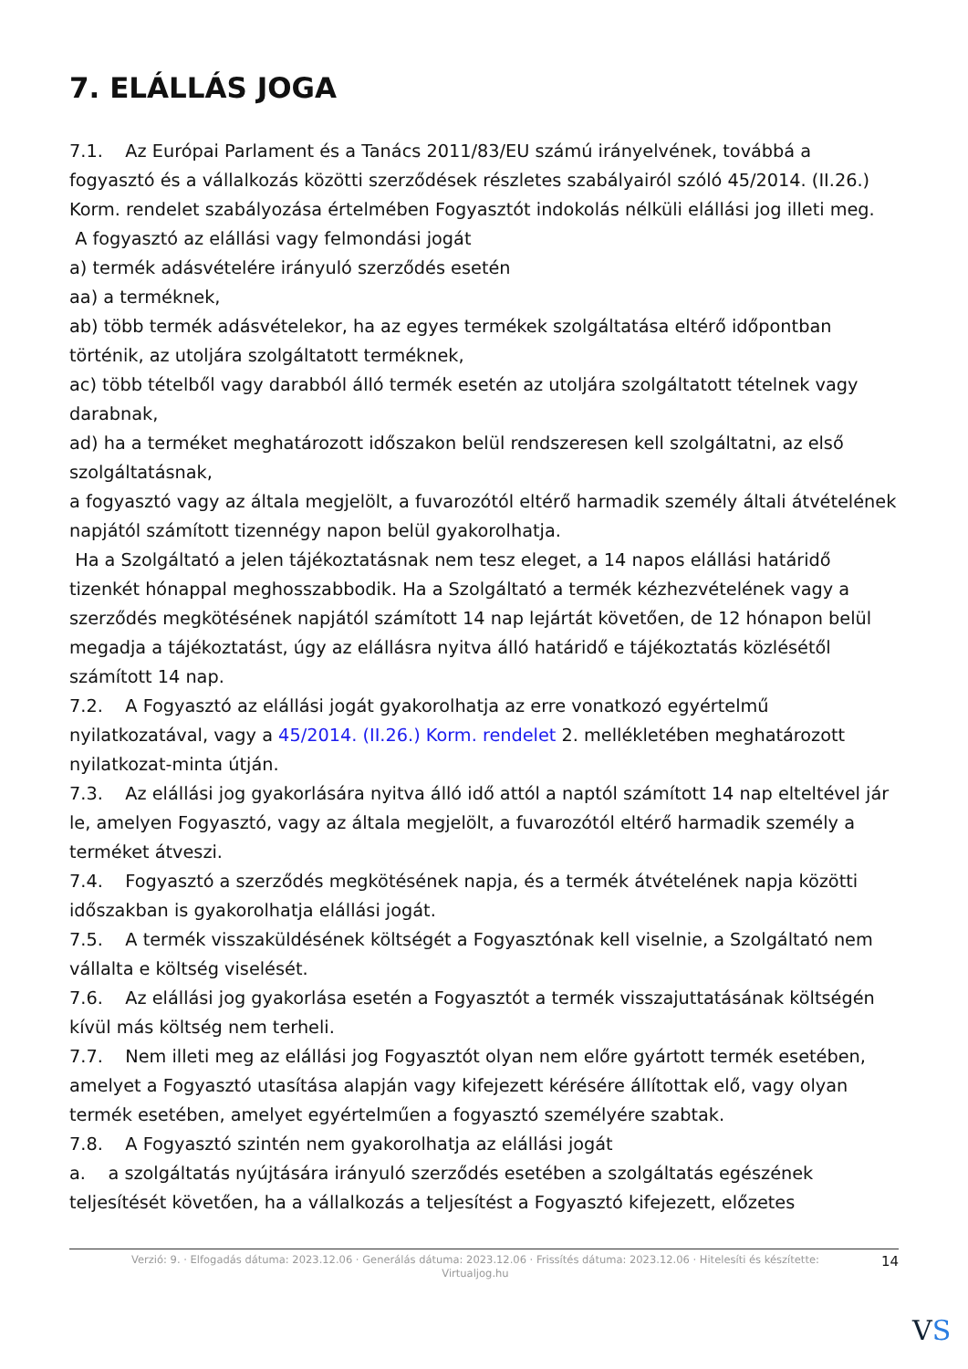7. ELÁLLÁS JOGA
7.1. Az Európai Parlament és a Tanács 2011/83/EU számú irányelvének, továbbá a fogyasztó és a vállalkozás közötti szerződések részletes szabályairól szóló 45/2014. (II.26.) Korm. rendelet szabályozása értelmében Fogyasztót indokolás nélküli elállási jog illeti meg.
A fogyasztó az elállási vagy felmondási jogát
a) termék adásvételére irányuló szerződés esetén
aa) a terméknek,
ab) több termék adásvételekor, ha az egyes termékek szolgáltatása eltérő időpontban történik, az utoljára szolgáltatott terméknek,
ac) több tételből vagy darabból álló termék esetén az utoljára szolgáltatott tételnek vagy darabnak,
ad) ha a terméket meghatározott időszakon belül rendszeresen kell szolgáltatni, az első szolgáltatásnak,
a fogyasztó vagy az általa megjelölt, a fuvarozótól eltérő harmadik személy általi átvételének napjától számított tizennégy napon belül gyakorolhatja.
Ha a Szolgáltató a jelen tájékoztatásnak nem tesz eleget, a 14 napos elállási határidő tizenkét hónappal meghosszabbodik. Ha a Szolgáltató a termék kézhezvételének vagy a szerződés megkötésének napjától számított 14 nap lejártát követően, de 12 hónapon belül megadja a tájékoztatást, úgy az elállásra nyitva álló határidő e tájékoztatás közlésétől számított 14 nap.
7.2. A Fogyasztó az elállási jogát gyakorolhatja az erre vonatkozó egyértelmű nyilatkozatával, vagy a 45/2014. (II.26.) Korm. rendelet 2. mellékletében meghatározott nyilatkozat-minta útján.
7.3. Az elállási jog gyakorlására nyitva álló idő attól a naptól számított 14 nap elteltével jár le, amelyen Fogyasztó, vagy az általa megjelölt, a fuvarozótól eltérő harmadik személy a terméket átveszi.
7.4. Fogyasztó a szerződés megkötésének napja, és a termék átvételének napja közötti időszakban is gyakorolhatja elállási jogát.
7.5. A termék visszaküldésének költségét a Fogyasztónak kell viselnie, a Szolgáltató nem vállalta e költség viselését.
7.6. Az elállási jog gyakorlása esetén a Fogyasztót a termék visszajuttatásának költségén kívül más költség nem terheli.
7.7. Nem illeti meg az elállási jog Fogyasztót olyan nem előre gyártott termék esetében, amelyet a Fogyasztó utasítása alapján vagy kifejezett kérésére állítottak elő, vagy olyan termék esetében, amelyet egyértelműen a fogyasztó személyére szabtak.
7.8. A Fogyasztó szintén nem gyakorolhatja az elállási jogát
a. a szolgáltatás nyújtására irányuló szerződés esetében a szolgáltatás egészének teljesítését követően, ha a vállalkozás a teljesítést a Fogyasztó kifejezett, előzetes
Verzió: 9. · Elfogadás dátuma: 2023.12.06 · Generálás dátuma: 2023.12.06 · Frissítés dátuma: 2023.12.06 · Hitelesíti és készítette: Virtualjog.hu
14
VS